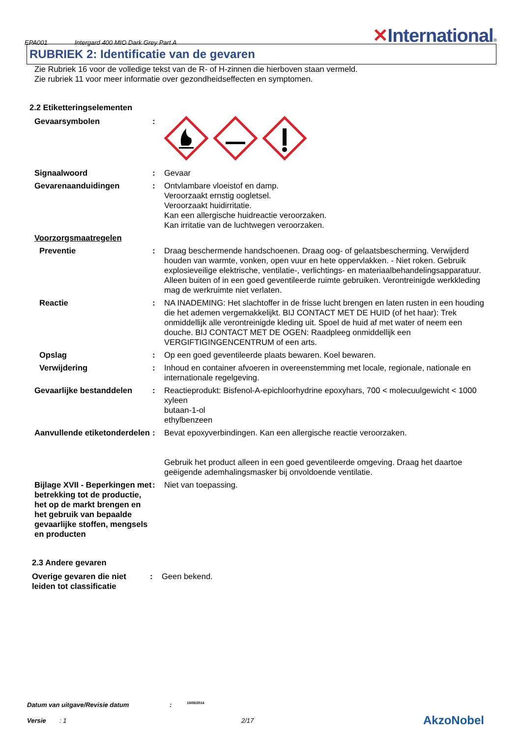EPA001 Intergard 400 MIO Dark Grey Part A ✕International®
RUBRIEK 2: Identificatie van de gevaren
Zie Rubriek 16 voor de volledige tekst van de R- of H-zinnen die hierboven staan vermeld.
Zie rubriek 11 voor meer informatie over gezondheidseffecten en symptomen.
2.2 Etiketteringselementen
Gevaarsymbolen :
Signaalwoord : Gevaar
Gevarenaanduidingen : Ontvlambare vloeistof en damp.
Veroorzaakt ernstig oogletsel.
Veroorzaakt huidirritatie.
Kan een allergische huidreactie veroorzaken.
Kan irritatie van de luchtwegen veroorzaken.
Voorzorgsmaatregelen
Preventie : Draag beschermende handschoenen. Draag oog- of gelaatsbescherming. Verwijderd houden van warmte, vonken, open vuur en hete oppervlakken. - Niet roken. Gebruik explosieveilige elektrische, ventilatie-, verlichtings- en materiaalbehandelingsapparatuur. Alleen buiten of in een goed geventileerde ruimte gebruiken. Verontreinigde werkkleding mag de werkruimte niet verlaten.
Reactie : NA INADEMING: Het slachtoffer in de frisse lucht brengen en laten rusten in een houding die het ademen vergemakkelijkt. BIJ CONTACT MET DE HUID (of het haar): Trek onmiddellijk alle verontreinigde kleding uit. Spoel de huid af met water of neem een douche. BIJ CONTACT MET DE OGEN: Raadpleeg onmiddellijk een VERGIFTIGINGENCENTRUM of een arts.
Opslag : Op een goed geventileerde plaats bewaren. Koel bewaren.
Verwijdering : Inhoud en container afvoeren in overeenstemming met locale, regionale, nationale en internationale regelgeving.
Gevaarlijke bestanddelen : Reactieprodukt: Bisfenol-A-epichloorhydrine epoxyhars, 700 < molecuulgewicht < 1000
xyleen
butaan-1-ol
ethylbenzeen
Aanvullende etiketonderdelen
: Bevat epoxyverbindingen. Kan een allergische reactie veroorzaken.
Gebruik het product alleen in een goed geventileerde omgeving. Draag het daartoe geëigende ademhalingsmasker bij onvoldoende ventilatie.
Bijlage XVII - Beperkingen met betrekking tot de productie, het op de markt brengen en het gebruik van bepaalde gevaarlijke stoffen, mengsels en producten
: Niet van toepassing.
2.3 Andere gevaren
Overige gevaren die niet leiden tot classificatie
: Geen bekend.
Datum van uitgave/Revisie datum: 15/08/2014.
Versie: 1 2/17 AkzoNobel